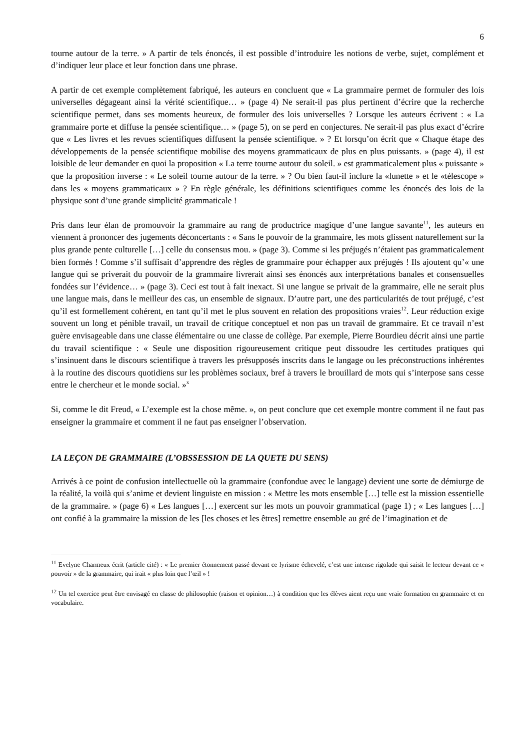6
tourne autour de la terre. » A partir de tels énoncés, il est possible d’introduire les notions de verbe, sujet, complément et d’indiquer leur place et leur fonction dans une phrase.
A partir de cet exemple complètement fabriqué, les auteurs en concluent que « La grammaire permet de formuler des lois universelles dégageant ainsi la vérité scientifique… » (page 4) Ne serait-il pas plus pertinent d’écrire que la recherche scientifique permet, dans ses moments heureux, de formuler des lois universelles ? Lorsque les auteurs écrivent : « La grammaire porte et diffuse la pensée scientifique… » (page 5), on se perd en conjectures. Ne serait-il pas plus exact d’écrire que « Les livres et les revues scientifiques diffusent la pensée scientifique. » ? Et lorsqu’on écrit que « Chaque étape des développements de la pensée scientifique mobilise des moyens grammaticaux de plus en plus puissants. » (page 4), il est loisible de leur demander en quoi la proposition « La terre tourne autour du soleil. » est grammaticalement plus « puissante » que la proposition inverse : « Le soleil tourne autour de la terre. » ? Ou bien faut-il inclure la «lunette » et le «télescope » dans les « moyens grammaticaux » ? En règle générale, les définitions scientifiques comme les énoncés des lois de la physique sont d’une grande simplicité grammaticale !
Pris dans leur élan de promouvoir la grammaire au rang de productrice magique d’une langue savante<sup>11</sup>, les auteurs en viennent à prononcer des jugements déconcertants : « Sans le pouvoir de la grammaire, les mots glissent naturellement sur la plus grande pente culturelle […] celle du consensus mou. » (page 3). Comme si les préjugés n’étaient pas grammaticalement bien formés ! Comme s’il suffisait d’apprendre des règles de grammaire pour échapper aux préjugés ! Ils ajoutent qu’« une langue qui se priverait du pouvoir de la grammaire livrerait ainsi ses énoncés aux interprétations banales et consensuelles fondées sur l’évidence… » (page 3). Ceci est tout à fait inexact. Si une langue se privait de la grammaire, elle ne serait plus une langue mais, dans le meilleur des cas, un ensemble de signaux. D’autre part, une des particularités de tout préjugé, c’est qu’il est formellement cohérent, en tant qu’il met le plus souvent en relation des propositions vraies<sup>12</sup>. Leur réduction exige souvent un long et pénible travail, un travail de critique conceptuel et non pas un travail de grammaire. Et ce travail n’est guère envisageable dans une classe élémentaire ou une classe de collège. Par exemple, Pierre Bourdieu décrit ainsi une partie du travail scientifique : « Seule une disposition rigoureusement critique peut dissoudre les certitudes pratiques qui s’insinuent dans le discours scientifique à travers les présupposés inscrits dans le langage ou les préconstructions inhérentes à la routine des discours quotidiens sur les problèmes sociaux, bref à travers le brouillard de mots qui s’interpose sans cesse entre le chercheur et le monde social. »<sup>x</sup>
Si, comme le dit Freud, « L’exemple est la chose même. », on peut conclure que cet exemple montre comment il ne faut pas enseigner la grammaire et comment il ne faut pas enseigner l’observation.
LA LEÇON DE GRAMMAIRE (L’OBSSESSION DE LA QUETE DU SENS)
Arrivés à ce point de confusion intellectuelle où la grammaire (confondue avec le langage) devient une sorte de démiurge de la réalité, la voilà qui s’anime et devient linguiste en mission : « Mettre les mots ensemble […] telle est la mission essentielle de la grammaire. » (page 6) « Les langues […] exercent sur les mots un pouvoir grammatical (page 1) ; « Les langues […] ont confié à la grammaire la mission de les [les choses et les êtres] remettre ensemble au gré de l’imagination et de
<sup>11</sup> Evelyne Charmeux écrit (article cité) : « Le premier étonnement passé devant ce lyrisme échevelé, c’est une intense rigolade qui saisit le lecteur devant ce « pouvoir » de la grammaire, qui irait « plus loin que l’œil » !
<sup>12</sup> Un tel exercice peut être envisagé en classe de philosophie (raison et opinion…) à condition que les élèves aient reçu une vraie formation en grammaire et en vocabulaire.